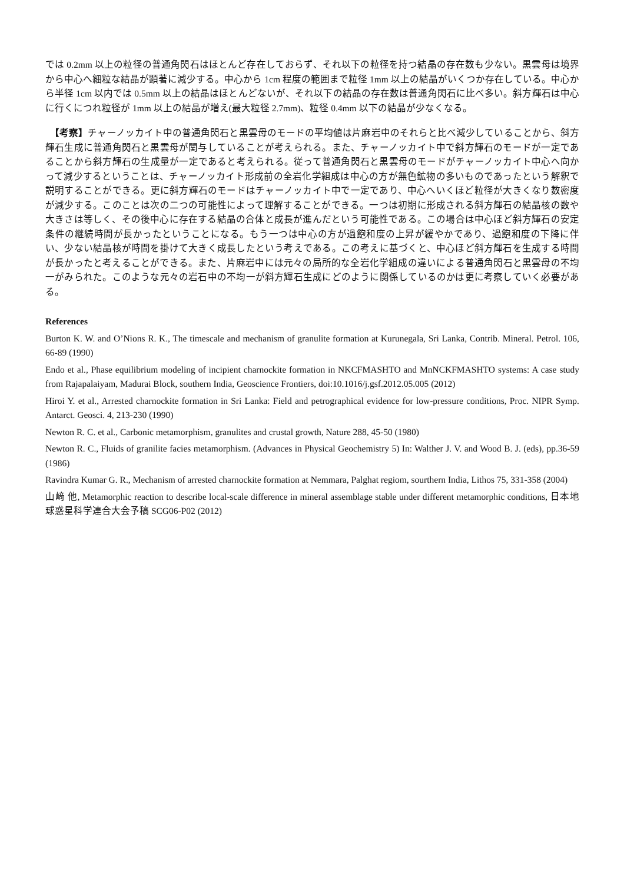では 0.2mm 以上の粒径の普通角閃石はほとんど存在しておらず、それ以下の粒径を持つ結晶の存在数も少ない。黒雲母は境界から中心へ細粒な結晶が顕著に減少する。中心から 1cm 程度の範囲まで粒径 1mm 以上の結晶がいくつか存在している。中心から半径 1cm 以内では 0.5mm 以上の結晶はほとんどないが、それ以下の結晶の存在数は普通角閃石に比べ多い。斜方輝石は中心に行くにつれ粒径が 1mm 以上の結晶が増え(最大粒径 2.7mm)、粒径 0.4mm 以下の結晶が少なくなる。
　【考察】チャーノッカイト中の普通角閃石と黒雲母のモードの平均値は片麻岩中のそれらと比べ減少していることから、斜方輝石生成に普通角閃石と黒雲母が関与していることが考えられる。また、チャーノッカイト中で斜方輝石のモードが一定であることから斜方輝石の生成量が一定であると考えられる。従って普通角閃石と黒雲母のモードがチャーノッカイト中心へ向かって減少するということは、チャーノッカイト形成前の全岩化学組成は中心の方が無色鉱物の多いものであったという解釈で説明することができる。更に斜方輝石のモードはチャーノッカイト中で一定であり、中心へいくほど粒径が大きくなり数密度が減少する。このことは次の二つの可能性によって理解することができる。一つは初期に形成される斜方輝石の結晶核の数や大きさは等しく、その後中心に存在する結晶の合体と成長が進んだという可能性である。この場合は中心ほど斜方輝石の安定条件の継続時間が長かったということになる。もう一つは中心の方が過飽和度の上昇が緩やかであり、過飽和度の下降に伴い、少ない結晶核が時間を掛けて大きく成長したという考えである。この考えに基づくと、中心ほど斜方輝石を生成する時間が長かったと考えることができる。また、片麻岩中には元々の局所的な全岩化学組成の違いによる普通角閃石と黒雲母の不均一がみられた。このような元々の岩石中の不均一が斜方輝石生成にどのように関係しているのかは更に考察していく必要がある。
References
Burton K. W. and O’Nions R. K., The timescale and mechanism of granulite formation at Kurunegala, Sri Lanka, Contrib. Mineral. Petrol. 106, 66-89 (1990)
Endo et al., Phase equilibrium modeling of incipient charnockite formation in NKCFMASHTO and MnNCKFMASHTO systems: A case study from Rajapalaiyam, Madurai Block, southern India, Geoscience Frontiers, doi:10.1016/j.gsf.2012.05.005 (2012)
Hiroi Y. et al., Arrested charnockite formation in Sri Lanka: Field and petrographical evidence for low-pressure conditions, Proc. NIPR Symp. Antarct. Geosci. 4, 213-230 (1990)
Newton R. C. et al., Carbonic metamorphism, granulites and crustal growth, Nature 288, 45-50 (1980)
Newton R. C., Fluids of granilite facies metamorphism. (Advances in Physical Geochemistry 5) In: Walther J. V. and Wood B. J. (eds), pp.36-59 (1986)
Ravindra Kumar G. R., Mechanism of arrested charnockite formation at Nemmara, Palghat regiom, sourthern India, Lithos 75, 331-358 (2004)
山﨑 他, Metamorphic reaction to describe local-scale difference in mineral assemblage stable under different metamorphic conditions, 日本地球惑星科学連合大会予稿 SCG06-P02 (2012)